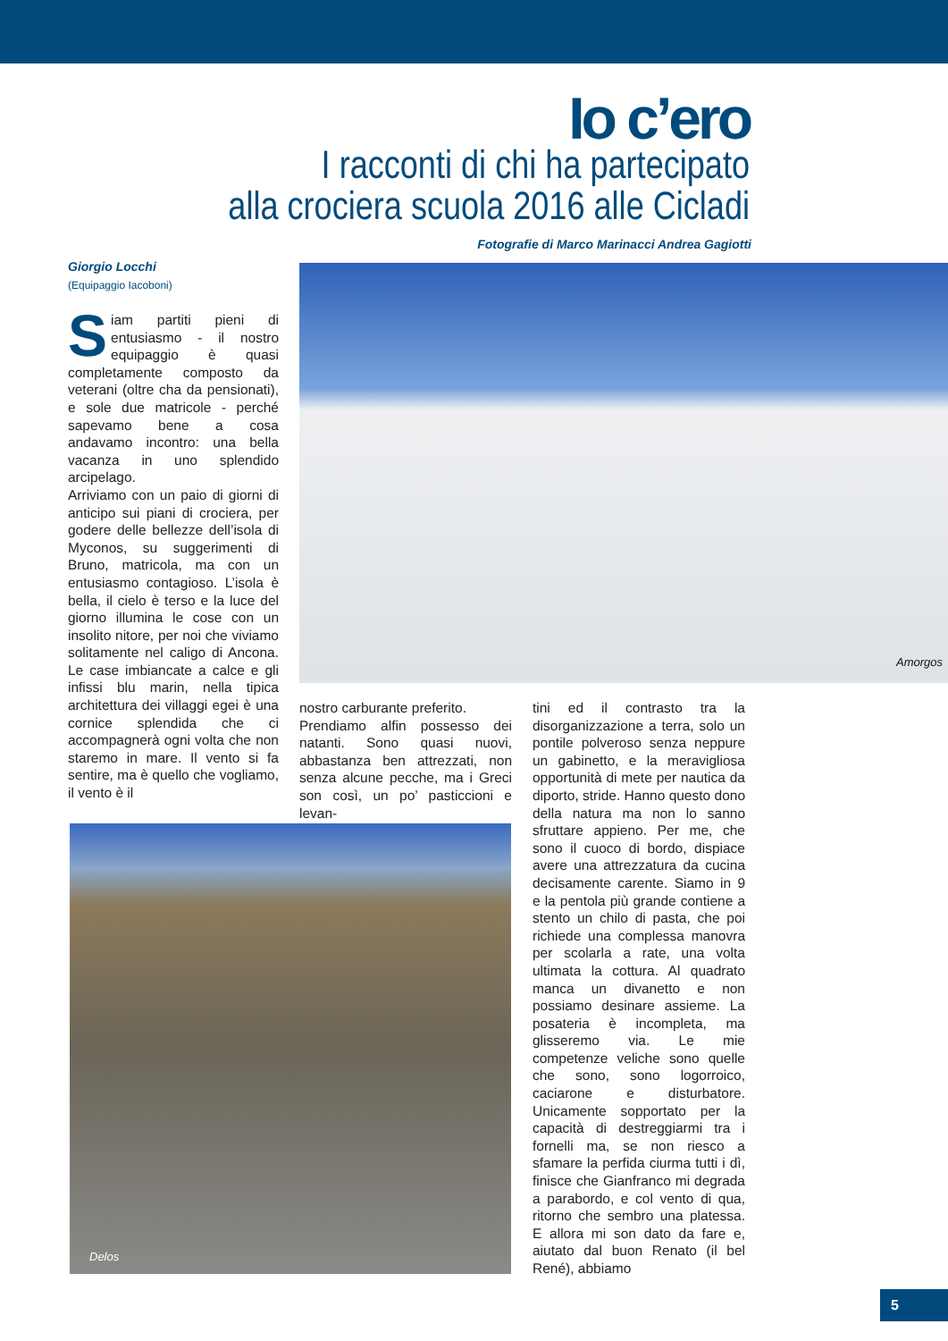Io c’ero
I racconti di chi ha partecipato
alla crociera scuola 2016 alle Cicladi
Fotografie di Marco Marinacci Andrea Gagiotti
Giorgio Locchi
(Equipaggio Iacoboni)
Siam partiti pieni di entusiasmo - il nostro equipaggio è quasi completamente composto da veterani (oltre cha da pensionati), e sole due matricole - perché sapevamo bene a cosa andavamo incontro: una bella vacanza in uno splendido arcipelago.
Arriviamo con un paio di giorni di anticipo sui piani di crociera, per godere delle bellezze dell’isola di Myconos, su suggerimenti di Bruno, matricola, ma con un entusiasmo contagioso. L’isola è bella, il cielo è terso e la luce del giorno illumina le cose con un insolito nitore, per noi che viviamo solitamente nel caligo di Ancona. Le case imbiancate a calce e gli infissi blu marin, nella tipica architettura dei villaggi egei è una cornice splendida che ci accompagnerà ogni volta che non staremo in mare. Il vento si fa sentire, ma è quello che vogliamo, il vento è il
Amorgos
nostro carburante preferito.
Prendiamo alfin possesso dei natanti. Sono quasi nuovi, abbastanza ben attrezzati, non senza alcune pecche, ma i Greci son così, un po’ pasticcioni e levan-
Delos
tini ed il contrasto tra la disorganizzazione a terra, solo un pontile polveroso senza neppure un gabinetto, e la meravigliosa opportunità di mete per nautica da diporto, stride. Hanno questo dono della natura ma non lo sanno sfruttare appieno. Per me, che sono il cuoco di bordo, dispiace avere una attrezzatura da cucina decisamente carente. Siamo in 9 e la pentola più grande contiene a stento un chilo di pasta, che poi richiede una complessa manovra per scolarla a rate, una volta ultimata la cottura. Al quadrato manca un divanetto e non possiamo desinare assieme. La posateria è incompleta, ma glisseremo via. Le mie competenze veliche sono quelle che sono, sono logorroico, caciarone e disturbatore. Unicamente sopportato per la capacità di destreggiarmi tra i fornelli ma, se non riesco a sfamare la perfida ciurma tutti i dì, finisce che Gianfranco mi degrada a parabordo, e col vento di qua, ritorno che sembro una platessa. E allora mi son dato da fare e, aiutato dal buon Renato (il bel René), abbiamo
5